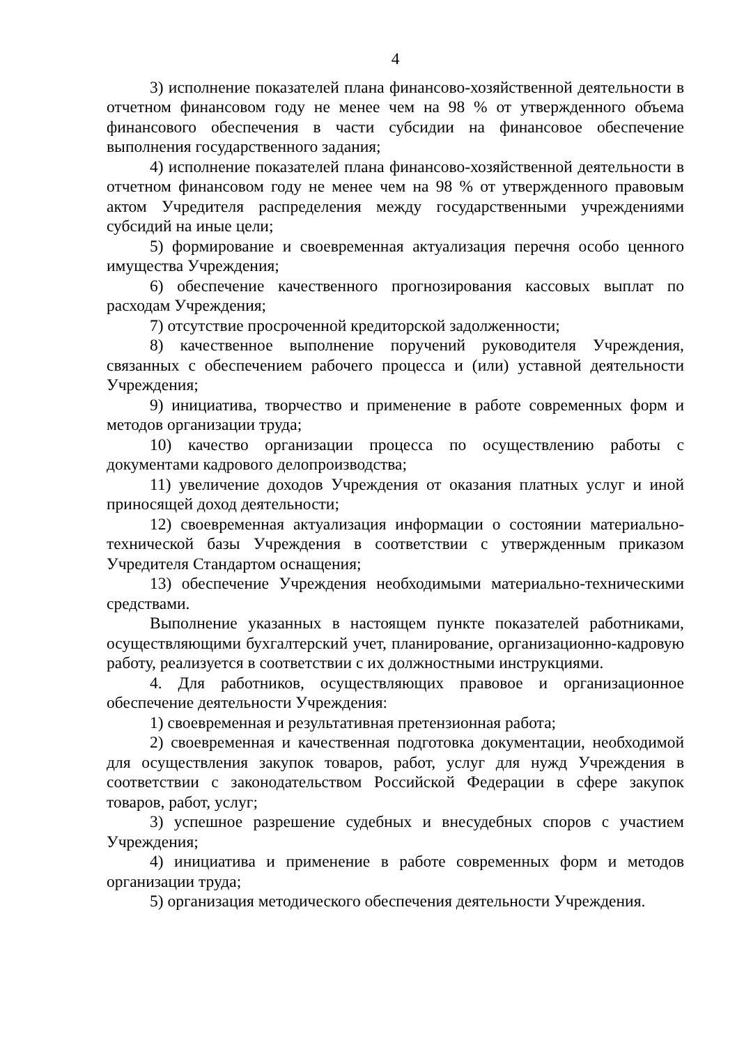4
3) исполнение показателей плана финансово-хозяйственной деятельности в отчетном финансовом году не менее чем на 98 % от утвержденного объема финансового обеспечения в части субсидии на финансовое обеспечение выполнения государственного задания;
4) исполнение показателей плана финансово-хозяйственной деятельности в отчетном финансовом году не менее чем на 98 % от утвержденного правовым актом Учредителя распределения между государственными учреждениями субсидий на иные цели;
5) формирование и своевременная актуализация перечня особо ценного имущества Учреждения;
6) обеспечение качественного прогнозирования кассовых выплат по расходам Учреждения;
7) отсутствие просроченной кредиторской задолженности;
8) качественное выполнение поручений руководителя Учреждения, связанных с обеспечением рабочего процесса и (или) уставной деятельности Учреждения;
9) инициатива, творчество и применение в работе современных форм и методов организации труда;
10) качество организации процесса по осуществлению работы с документами кадрового делопроизводства;
11) увеличение доходов Учреждения от оказания платных услуг и иной приносящей доход деятельности;
12) своевременная актуализация информации о состоянии материально-технической базы Учреждения в соответствии с утвержденным приказом Учредителя Стандартом оснащения;
13) обеспечение Учреждения необходимыми материально-техническими средствами.
Выполнение указанных в настоящем пункте показателей работниками, осуществляющими бухгалтерский учет, планирование, организационно-кадровую работу, реализуется в соответствии с их должностными инструкциями.
4. Для работников, осуществляющих правовое и организационное обеспечение деятельности Учреждения:
1) своевременная и результативная претензионная работа;
2) своевременная и качественная подготовка документации, необходимой для осуществления закупок товаров, работ, услуг для нужд Учреждения в соответствии с законодательством Российской Федерации в сфере закупок товаров, работ, услуг;
3) успешное разрешение судебных и внесудебных споров с участием Учреждения;
4) инициатива и применение в работе современных форм и методов организации труда;
5) организация методического обеспечения деятельности Учреждения.